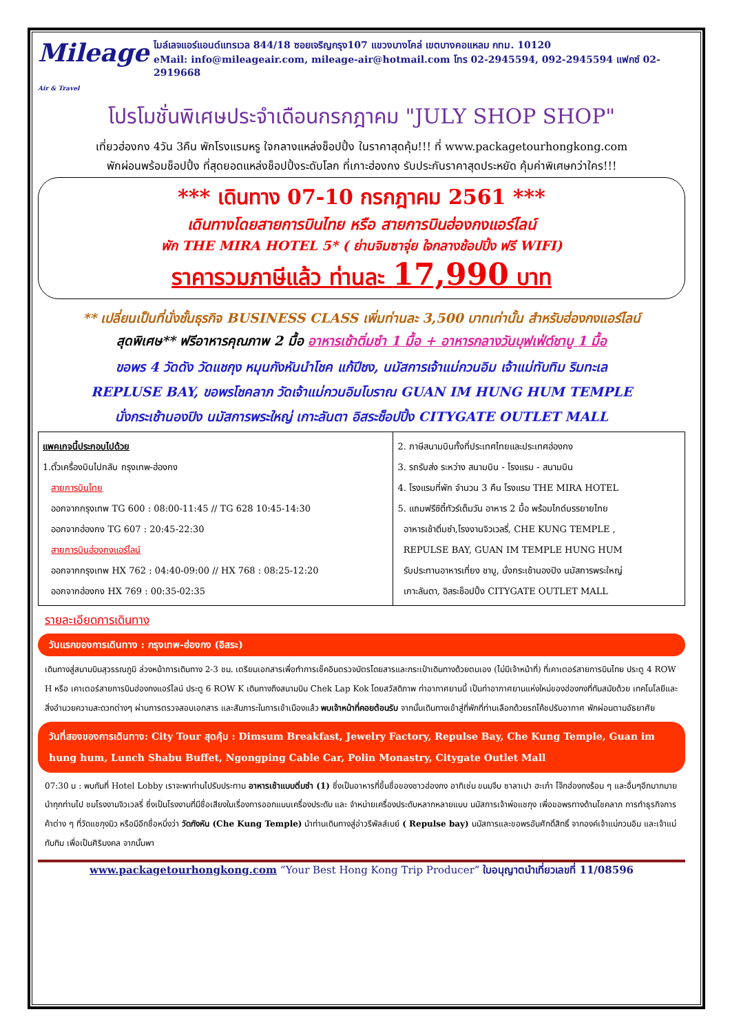Mileage Air & Travel
ไมล์เลจแอร์แอนด์แทรเวล 844/18 ซอยเจริญกรุง107 แขวงบางโคล่ เขตบางคอแหลม กทม. 10120
eMail: info@mileageair.com, mileage-air@hotmail.com โทร 02-2945594, 092-2945594 แฟกซ์ 02-2919668
โปรโมชั่นพิเศษประจำเดือนกรกฎาคม "JULY SHOP SHOP"
เที่ยวฮ่องกง 4วัน 3คืน พักโรงแรมหรู ใจกลางแหล่งช็อปปิ้ง ในราคาสุดคุ้ม!!! ที่ www.packagetourhongkong.com
พักผ่อนพร้อมช็อปปิ้ง ที่สุดยอดแหล่งช็อปปิ้งระดับโลก ที่เกาะฮ่องกง รับประกันราคาสุดประหยัด คุ้มค่าพิเศษกว่าใคร!!!
*** เดินทาง 07-10 กรกฎาคม 2561 ***
เดินทางโดยสายการบินไทย หรือ สายการบินฮ่องกงแอร์ไลน์
พัก THE MIRA HOTEL 5* ( ย่านจิมซาจุ่ย ใจกลางช้อปปิ้ง ฟรี WIFI)
ราคารวมภาษีแล้ว ท่านละ 17,990 บาท
** เปลี่ยนเป็นที่นั่งชั้นธุรกิจ BUSINESS CLASS เพิ่มท่านละ 3,500 บาทเท่านั้น สำหรับฮ่องกงแอร์ไลน์
สุดพิเศษ** ฟรีอาหารคุณภาพ 2 มื้อ อาหารเช้าติ่มซำ 1 มื้อ + อาหารกลางวันบุฟเฟ่ต์ชาบู 1 มื้อ
ขอพร 4 วัดดัง วัดแชกุง หมุนกังหันนำโชค แก้ปีชง, นมัสการเจ้าแม่กวนอิม เจ้าแม่ทับทิม ริมทะเล
REPLUSE BAY, ขอพรโชคลาภ วัดเจ้าแม่กวนอิมโบราณ GUAN IM HUNG HUM TEMPLE
นั่งกระเช้านองปิง นมัสการพระใหญ่ เกาะลันตา อิสระช็อปปิ้ง CITYGATE OUTLET MALL
| แพคเกจนี้ประกอบไปด้วย 1.ตั๋วเครื่องบินไปกลับ กรุงเทพ-ฮ่องกง สายการบินไทย ออกจากกรุงเทพ TG 600 : 08:00-11:45 // TG 628 10:45-14:30 ออกจากฮ่องกง TG 607 : 20:45-22:30 สายการบินฮ่องกงแอร์ไลน์ ออกจากกรุงเทพ HX 762 : 04:40-09:00 // HX 768 : 08:25-12:20 ออกจากฮ่องกง HX 769 : 00:35-02:35 | 2. ภาษีสนามบินทั้งที่ประเทศไทยและประเทศฮ่องกง 3. รถรับส่ง ระหว่าง สนามบิน - โรงแรม - สนามบิน 4. โรงแรมที่พัก จำนวน 3 คืน โรงแรม THE MIRA HOTEL 5. แถมฟรีซิตี้ทัวร์เต็มวัน อาหาร 2 มื้อ พร้อมไกด์บรรยายไทย อาหารเช้าติ่มซำ,โรงงานจิวเวลรี่, CHE KUNG TEMPLE , REPULSE BAY, GUAN IM TEMPLE HUNG HUM รับประทานอาหารเที่ยง ชาบู, นั่งกระเช้านองปิง นมัสการพระใหญ่ เกาะลันตา, อิสระช็อปปิ้ง CITYGATE OUTLET MALL |
รายละเอียดการเดินทาง
วันแรกของการเดินทาง : กรุงเทพ-ฮ่องกง (อิสระ)
เดินทางสู่สนามบินสุวรรณภูมิ ล่วงหน้าการเดินทาง 2-3 ชม. เตรียมเอกสารเพื่อทำการเช็คอินตรวจบัตรโดยสารและกระเป๋าเดินทางด้วยตนเอง (ไม่มีเจ้าหน้าที่) ที่เคาเตอร์สายการบินไทย ประตู 4 ROW H หรือ เคาเตอร์สายการบินฮ่องกงแอร์ไลน์ ประตู 6 ROW K เดินทางถึงสนามบิน Chek Lap Kok โดยสวัสดิภาพ ท่าอากาศยานนี้ เป็นท่าอากาศยานแห่งใหม่ของฮ่องกงที่ทันสมัยด้วย เทคโนโลยีและสิ่งอำนวยความสะดวกต่างๆ ผ่านการตรวจสอบเอกสาร และสัมภาระในการเข้าเมืองแล้ว พบเจ้าหน้าที่คอยต้อนรับ จากนั้นเดินทางเข้าสู่ที่พักที่ท่านเลือกด้วยรถโค้ชปรับอากาศ พักผ่อนตามอัธยาศัย
วันที่สองของการเดินทาง: City Tour สุดคุ้ม : Dimsum Breakfast, Jewelry Factory, Repulse Bay, Che Kung Temple, Guan im hung hum, Lunch Shabu Buffet, Ngongping Cable Car, Polin Monastry, Citygate Outlet Mall
07:30 น : พบกันที่ Hotel Lobby เราจะพาท่านไปรับประทาน อาหารเช้าแบบติ่มซำ (1) ซึ่งเป็นอาหารที่ขึ้นชื่อของชาวฮ่องกง อาทิเช่น ขนมจีบ ซาลาเปา ฮะเก๋า โจ๊กฮ่องกงร้อน ๆ และอื่นๆอีกมากมาย นำทุกท่านไป ชมโรงงานจิวเวลรี่ ซึ่งเป็นโรงงานที่มีชื่อเสียงในเรื่องการออกแบบเครื่องประดับ และ จำหน่ายเครื่องประดับหลากหลายแบบ นมัสการเจ้าพ่อแชกุง เพื่อขอพรทางด้านโชคลาภ การทำธุรกิจการค้าต่าง ๆ ที่วัดแชกุงมิว หรือมีอีกชื่อหนึ่งว่า วัดกังหัน (Che Kung Temple) นำท่านเดินทางสู่อ่าวรีพัลส์เบย์ ( Repulse bay) นมัสการและขอพรอันศักดิ์สิทธิ์ จากองค์เจ้าแม่กวนอิม และเจ้าแม่ทับทิม เพื่อเป็นศิริมงคล จากนั้นพา
www.packagetourhongkong.com “Your Best Hong Kong Trip Producer” ใบอนุญาตนำเที่ยวเลขที่ 11/08596